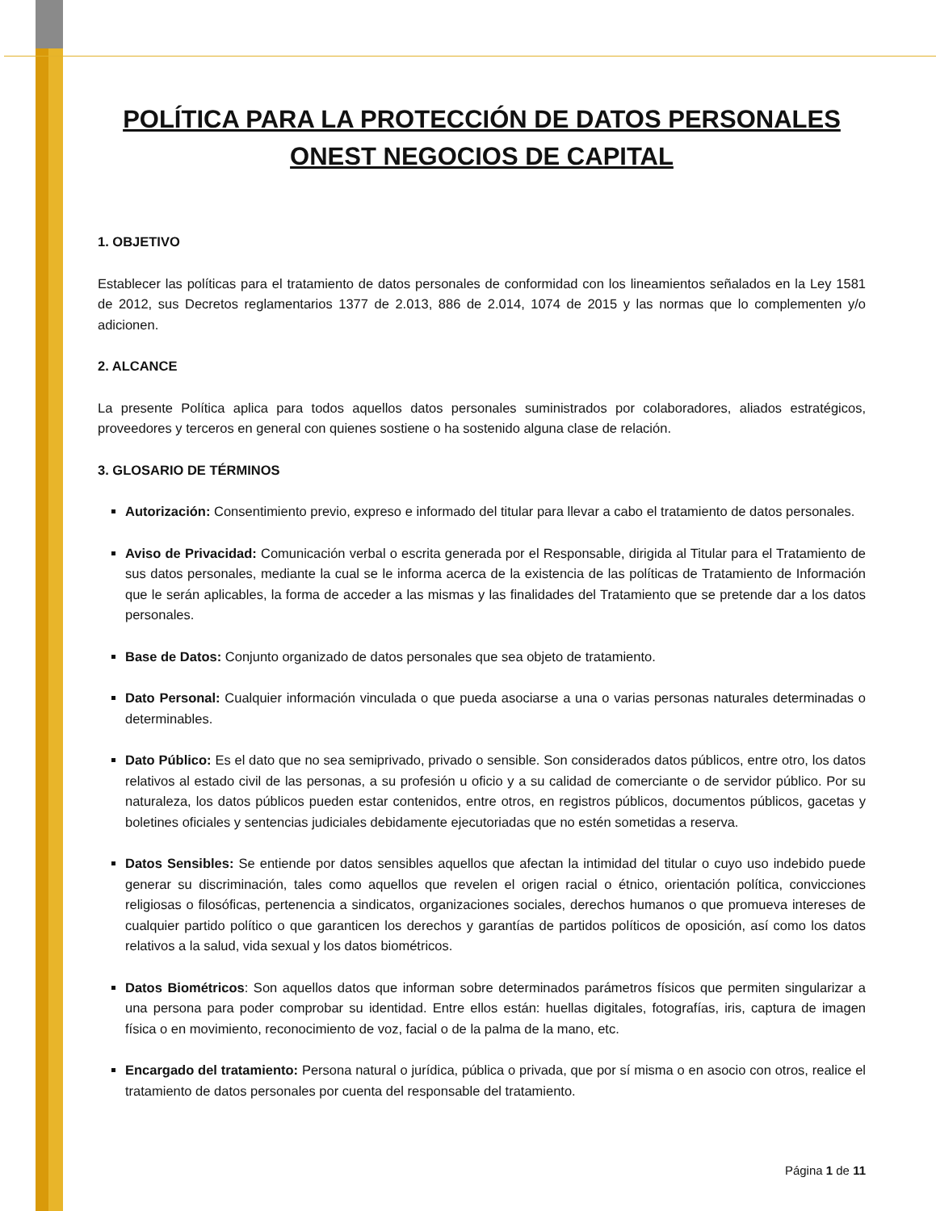POLÍTICA PARA LA PROTECCIÓN DE DATOS PERSONALES ONEST NEGOCIOS DE CAPITAL
1. OBJETIVO
Establecer las políticas para el tratamiento de datos personales de conformidad con los lineamientos señalados en la Ley 1581 de 2012, sus Decretos reglamentarios 1377 de 2.013, 886 de 2.014, 1074 de 2015 y las normas que lo complementen y/o adicionen.
2. ALCANCE
La presente Política aplica para todos aquellos datos personales suministrados por colaboradores, aliados estratégicos, proveedores y terceros en general con quienes sostiene o ha sostenido alguna clase de relación.
3. GLOSARIO DE TÉRMINOS
Autorización: Consentimiento previo, expreso e informado del titular para llevar a cabo el tratamiento de datos personales.
Aviso de Privacidad: Comunicación verbal o escrita generada por el Responsable, dirigida al Titular para el Tratamiento de sus datos personales, mediante la cual se le informa acerca de la existencia de las políticas de Tratamiento de Información que le serán aplicables, la forma de acceder a las mismas y las finalidades del Tratamiento que se pretende dar a los datos personales.
Base de Datos: Conjunto organizado de datos personales que sea objeto de tratamiento.
Dato Personal: Cualquier información vinculada o que pueda asociarse a una o varias personas naturales determinadas o determinables.
Dato Público: Es el dato que no sea semiprivado, privado o sensible. Son considerados datos públicos, entre otro, los datos relativos al estado civil de las personas, a su profesión u oficio y a su calidad de comerciante o de servidor público. Por su naturaleza, los datos públicos pueden estar contenidos, entre otros, en registros públicos, documentos públicos, gacetas y boletines oficiales y sentencias judiciales debidamente ejecutoriadas que no estén sometidas a reserva.
Datos Sensibles: Se entiende por datos sensibles aquellos que afectan la intimidad del titular o cuyo uso indebido puede generar su discriminación, tales como aquellos que revelen el origen racial o étnico, orientación política, convicciones religiosas o filosóficas, pertenencia a sindicatos, organizaciones sociales, derechos humanos o que promueva intereses de cualquier partido político o que garanticen los derechos y garantías de partidos políticos de oposición, así como los datos relativos a la salud, vida sexual y los datos biométricos.
Datos Biométricos: Son aquellos datos que informan sobre determinados parámetros físicos que permiten singularizar a una persona para poder comprobar su identidad. Entre ellos están: huellas digitales, fotografías, iris, captura de imagen física o en movimiento, reconocimiento de voz, facial o de la palma de la mano, etc.
Encargado del tratamiento: Persona natural o jurídica, pública o privada, que por sí misma o en asocio con otros, realice el tratamiento de datos personales por cuenta del responsable del tratamiento.
Página 1 de 11